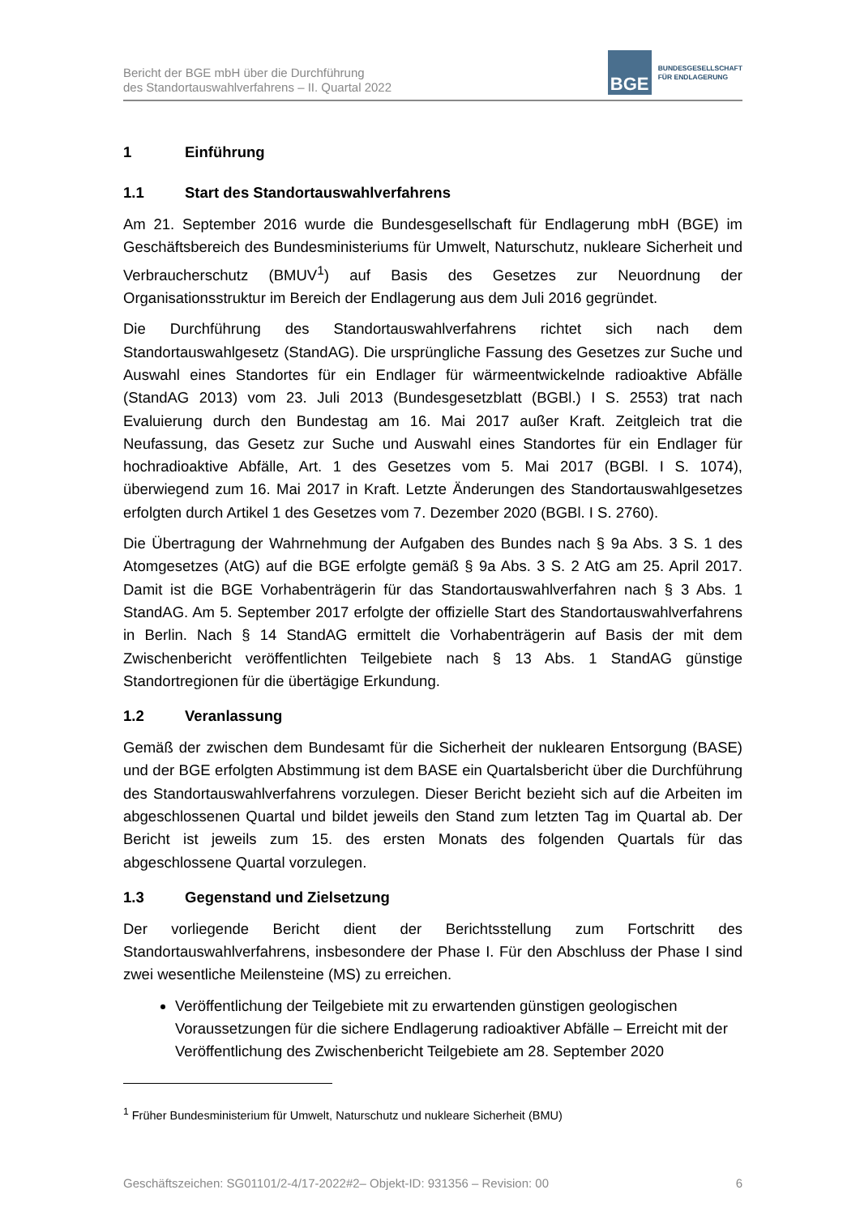Bericht der BGE mbH über die Durchführung
des Standortauswahlverfahrens – II. Quartal 2022
BGE
BUNDESGESELLSCHAFT
FÜR ENDLAGERUNG
1 Einführung
1.1 Start des Standortauswahlverfahrens
Am 21. September 2016 wurde die Bundesgesellschaft für Endlagerung mbH (BGE) im Geschäftsbereich des Bundesministeriums für Umwelt, Naturschutz, nukleare Sicherheit und Verbraucherschutz (BMUV<sup>1</sup>) auf Basis des Gesetzes zur Neuordnung der Organisationsstruktur im Bereich der Endlagerung aus dem Juli 2016 gegründet.
Die Durchführung des Standortauswahlverfahrens richtet sich nach dem Standortauswahlgesetz (StandAG). Die ursprüngliche Fassung des Gesetzes zur Suche und Auswahl eines Standortes für ein Endlager für wärmeentwickelnde radioaktive Abfälle (StandAG 2013) vom 23. Juli 2013 (Bundesgesetzblatt (BGBl.) I S. 2553) trat nach Evaluierung durch den Bundestag am 16. Mai 2017 außer Kraft. Zeitgleich trat die Neufassung, das Gesetz zur Suche und Auswahl eines Standortes für ein Endlager für hochradioaktive Abfälle, Art. 1 des Gesetzes vom 5. Mai 2017 (BGBl. I S. 1074), überwiegend zum 16. Mai 2017 in Kraft. Letzte Änderungen des Standortauswahlgesetzes erfolgten durch Artikel 1 des Gesetzes vom 7. Dezember 2020 (BGBl. I S. 2760).
Die Übertragung der Wahrnehmung der Aufgaben des Bundes nach § 9a Abs. 3 S. 1 des Atomgesetzes (AtG) auf die BGE erfolgte gemäß § 9a Abs. 3 S. 2 AtG am 25. April 2017. Damit ist die BGE Vorhabenträgerin für das Standortauswahlverfahren nach § 3 Abs. 1 StandAG. Am 5. September 2017 erfolgte der offizielle Start des Standortauswahlverfahrens in Berlin. Nach § 14 StandAG ermittelt die Vorhabenträgerin auf Basis der mit dem Zwischenbericht veröffentlichten Teilgebiete nach § 13 Abs. 1 StandAG günstige Standortregionen für die übertägige Erkundung.
1.2 Veranlassung
Gemäß der zwischen dem Bundesamt für die Sicherheit der nuklearen Entsorgung (BASE) und der BGE erfolgten Abstimmung ist dem BASE ein Quartalsbericht über die Durchführung des Standortauswahlverfahrens vorzulegen. Dieser Bericht bezieht sich auf die Arbeiten im abgeschlossenen Quartal und bildet jeweils den Stand zum letzten Tag im Quartal ab. Der Bericht ist jeweils zum 15. des ersten Monats des folgenden Quartals für das abgeschlossene Quartal vorzulegen.
1.3 Gegenstand und Zielsetzung
Der vorliegende Bericht dient der Berichtsstellung zum Fortschritt des Standortauswahlverfahrens, insbesondere der Phase I. Für den Abschluss der Phase I sind zwei wesentliche Meilensteine (MS) zu erreichen.
Veröffentlichung der Teilgebiete mit zu erwartenden günstigen geologischen Voraussetzungen für die sichere Endlagerung radioaktiver Abfälle – Erreicht mit der Veröffentlichung des Zwischenbericht Teilgebiete am 28. September 2020
<sup>1</sup> Früher Bundesministerium für Umwelt, Naturschutz und nukleare Sicherheit (BMU)
Geschäftszeichen: SG01101/2-4/17-2022#2– Objekt-ID: 931356 – Revision: 00 6